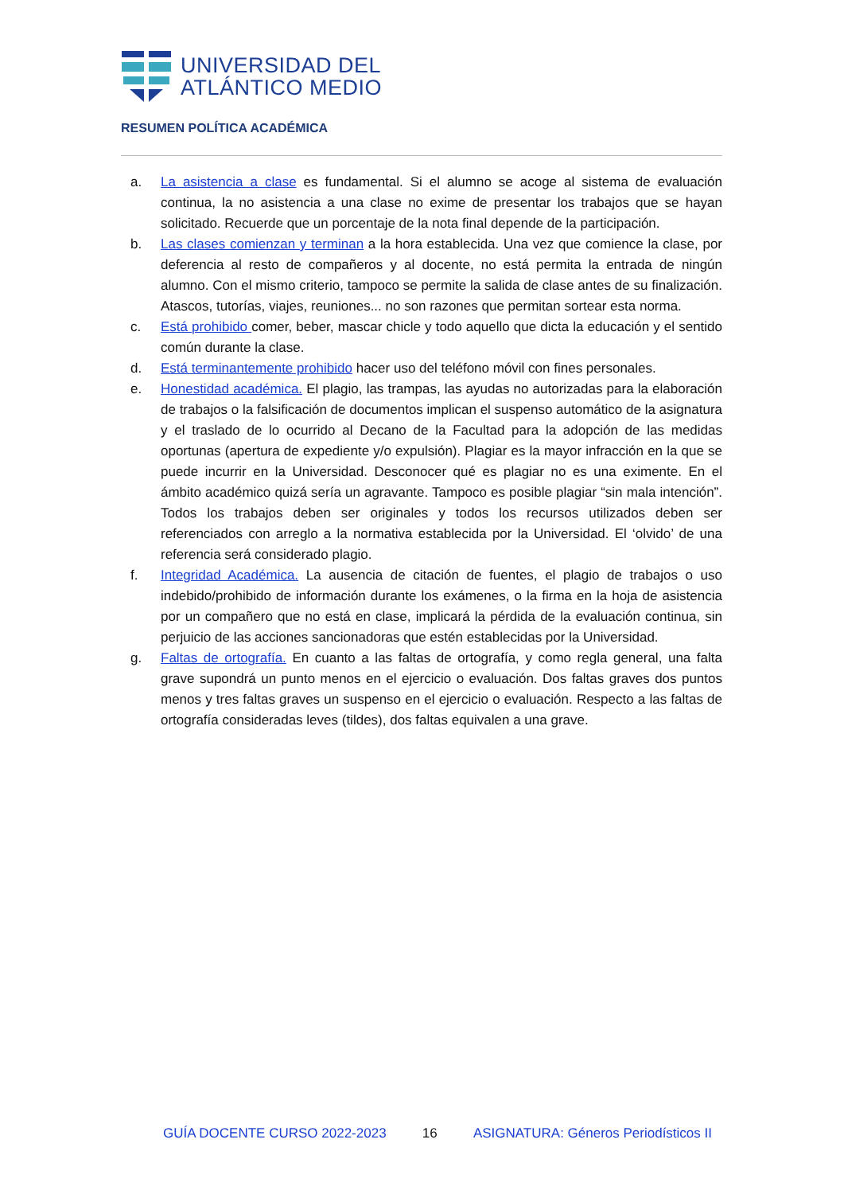UNIVERSIDAD DEL
ATLÁNTICO MEDIO
RESUMEN POLÍTICA ACADÉMICA
a. La asistencia a clase es fundamental. Si el alumno se acoge al sistema de evaluación continua, la no asistencia a una clase no exime de presentar los trabajos que se hayan solicitado. Recuerde que un porcentaje de la nota final depende de la participación.
b. Las clases comienzan y terminan a la hora establecida. Una vez que comience la clase, por deferencia al resto de compañeros y al docente, no está permita la entrada de ningún alumno. Con el mismo criterio, tampoco se permite la salida de clase antes de su finalización. Atascos, tutorías, viajes, reuniones... no son razones que permitan sortear esta norma.
c. Está prohibido comer, beber, mascar chicle y todo aquello que dicta la educación y el sentido común durante la clase.
d. Está terminantemente prohibido hacer uso del teléfono móvil con fines personales.
e. Honestidad académica. El plagio, las trampas, las ayudas no autorizadas para la elaboración de trabajos o la falsificación de documentos implican el suspenso automático de la asignatura y el traslado de lo ocurrido al Decano de la Facultad para la adopción de las medidas oportunas (apertura de expediente y/o expulsión). Plagiar es la mayor infracción en la que se puede incurrir en la Universidad. Desconocer qué es plagiar no es una eximente. En el ámbito académico quizá sería un agravante. Tampoco es posible plagiar “sin mala intención”. Todos los trabajos deben ser originales y todos los recursos utilizados deben ser referenciados con arreglo a la normativa establecida por la Universidad. El ‘olvido’ de una referencia será considerado plagio.
f. Integridad Académica. La ausencia de citación de fuentes, el plagio de trabajos o uso indebido/prohibido de información durante los exámenes, o la firma en la hoja de asistencia por un compañero que no está en clase, implicará la pérdida de la evaluación continua, sin perjuicio de las acciones sancionadoras que estén establecidas por la Universidad.
g. Faltas de ortografía. En cuanto a las faltas de ortografía, y como regla general, una falta grave supondrá un punto menos en el ejercicio o evaluación. Dos faltas graves dos puntos menos y tres faltas graves un suspenso en el ejercicio o evaluación. Respecto a las faltas de ortografía consideradas leves (tildes), dos faltas equivalen a una grave.
GUÍA DOCENTE CURSO 2022-2023 16 ASIGNATURA: Géneros Periodísticos II